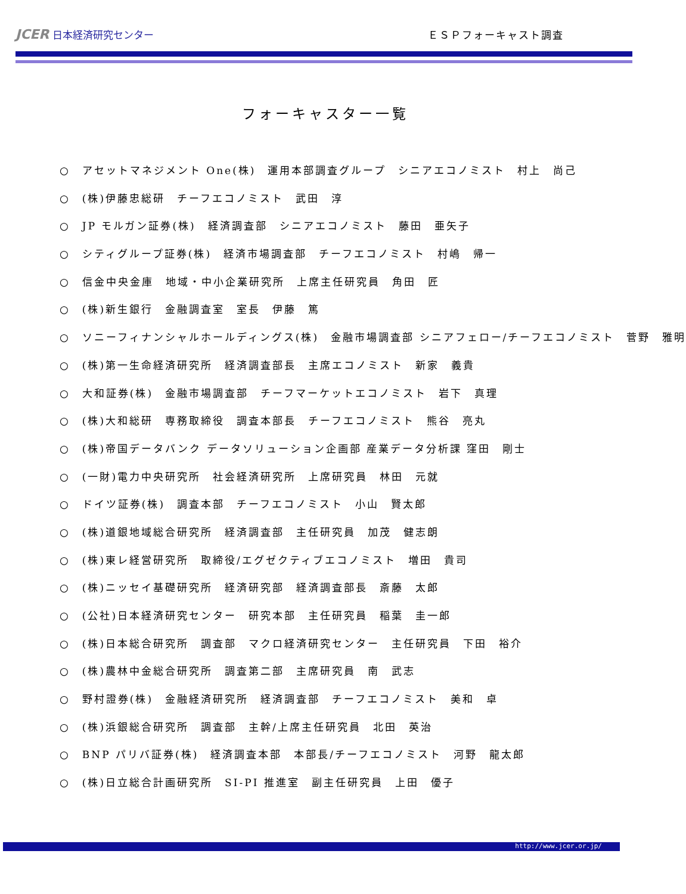JCER 日本経済研究センター
ＥＳＰフォーキャスト調査
フォーキャスター一覧
○　アセットマネジメント One(株)　運用本部調査グループ　シニアエコノミスト　村上　尚己
○　(株)伊藤忠総研　チーフエコノミスト　武田　淳
○　JP モルガン証券(株)　経済調査部　シニアエコノミスト　藤田　亜矢子
○　シティグループ証券(株)　経済市場調査部　チーフエコノミスト　村嶋　帰一
○　信金中央金庫　地域・中小企業研究所　上席主任研究員　角田　匠
○　(株)新生銀行　金融調査室　室長　伊藤　篤
○　ソニーフィナンシャルホールディングス(株)　金融市場調査部 シニアフェロー/チーフエコノミスト　菅野　雅明
○　(株)第一生命経済研究所　経済調査部長　主席エコノミスト　新家　義貴
○　大和証券(株)　金融市場調査部　チーフマーケットエコノミスト　岩下　真理
○　(株)大和総研　専務取締役　調査本部長　チーフエコノミスト　熊谷　亮丸
○　(株)帝国データバンク データソリューション企画部 産業データ分析課 窪田　剛士
○　(一財)電力中央研究所　社会経済研究所　上席研究員　林田　元就
○　ドイツ証券(株)　調査本部　チーフエコノミスト　小山　賢太郎
○　(株)道銀地域総合研究所　経済調査部　主任研究員　加茂　健志朗
○　(株)東レ経営研究所　取締役/エグゼクティブエコノミスト　増田　貴司
○　(株)ニッセイ基礎研究所　経済研究部　経済調査部長　斎藤　太郎
○　(公社)日本経済研究センター　研究本部　主任研究員　稲葉　圭一郎
○　(株)日本総合研究所　調査部　マクロ経済研究センター　主任研究員　下田　裕介
○　(株)農林中金総合研究所　調査第二部　主席研究員　南　武志
○　野村證券(株)　金融経済研究所　経済調査部　チーフエコノミスト　美和　卓
○　(株)浜銀総合研究所　調査部　主幹/上席主任研究員　北田　英治
○　BNP パリバ証券(株)　経済調査本部　本部長/チーフエコノミスト　河野　龍太郎
○　(株)日立総合計画研究所　SI-PI 推進室　副主任研究員　上田　優子
http://www.jcer.or.jp/